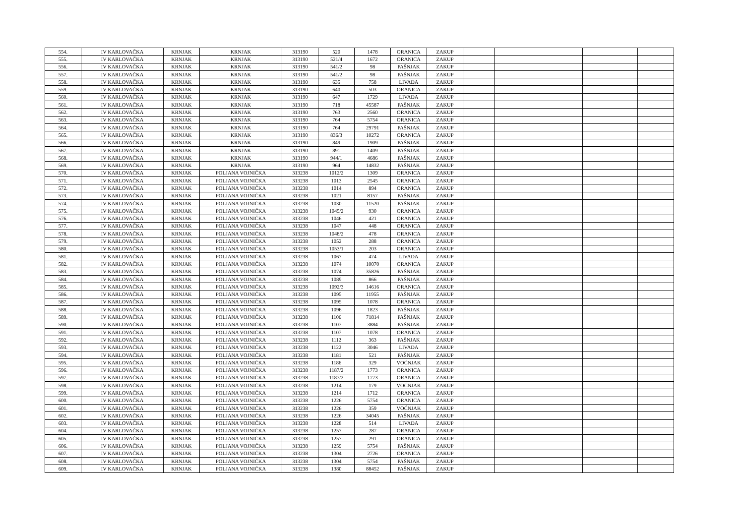| 554. | IV KARLOVAČKA | KRNJAK | KRNJAK | 313190 | 520 | 1478 | ORANICA | ZAKUP | | | | |
| 555. | IV KARLOVAČKA | KRNJAK | KRNJAK | 313190 | 521/4 | 1672 | ORANICA | ZAKUP | | | | |
| 556. | IV KARLOVAČKA | KRNJAK | KRNJAK | 313190 | 541/2 | 98 | PAŠNJAK | ZAKUP | | | | |
| 557. | IV KARLOVAČKA | KRNJAK | KRNJAK | 313190 | 541/2 | 98 | PAŠNJAK | ZAKUP | | | | |
| 558. | IV KARLOVAČKA | KRNJAK | KRNJAK | 313190 | 635 | 758 | LIVADA | ZAKUP | | | | |
| 559. | IV KARLOVAČKA | KRNJAK | KRNJAK | 313190 | 640 | 503 | ORANICA | ZAKUP | | | | |
| 560. | IV KARLOVAČKA | KRNJAK | KRNJAK | 313190 | 647 | 1729 | LIVADA | ZAKUP | | | | |
| 561. | IV KARLOVAČKA | KRNJAK | KRNJAK | 313190 | 718 | 45587 | PAŠNJAK | ZAKUP | | | | |
| 562. | IV KARLOVAČKA | KRNJAK | KRNJAK | 313190 | 763 | 2560 | ORANICA | ZAKUP | | | | |
| 563. | IV KARLOVAČKA | KRNJAK | KRNJAK | 313190 | 764 | 5754 | ORANICA | ZAKUP | | | | |
| 564. | IV KARLOVAČKA | KRNJAK | KRNJAK | 313190 | 764 | 29791 | PAŠNJAK | ZAKUP | | | | |
| 565. | IV KARLOVAČKA | KRNJAK | KRNJAK | 313190 | 836/3 | 10272 | ORANICA | ZAKUP | | | | |
| 566. | IV KARLOVAČKA | KRNJAK | KRNJAK | 313190 | 849 | 1909 | PAŠNJAK | ZAKUP | | | | |
| 567. | IV KARLOVAČKA | KRNJAK | KRNJAK | 313190 | 891 | 1409 | PAŠNJAK | ZAKUP | | | | |
| 568. | IV KARLOVAČKA | KRNJAK | KRNJAK | 313190 | 944/1 | 4686 | PAŠNJAK | ZAKUP | | | | |
| 569. | IV KARLOVAČKA | KRNJAK | KRNJAK | 313190 | 964 | 14832 | PAŠNJAK | ZAKUP | | | | |
| 570. | IV KARLOVAČKA | KRNJAK | POLJANA VOJNIĆKA | 313238 | 1012/2 | 1309 | ORANICA | ZAKUP | | | | |
| 571. | IV KARLOVAČKA | KRNJAK | POLJANA VOJNIĆKA | 313238 | 1013 | 2545 | ORANICA | ZAKUP | | | | |
| 572. | IV KARLOVAČKA | KRNJAK | POLJANA VOJNIĆKA | 313238 | 1014 | 894 | ORANICA | ZAKUP | | | | |
| 573. | IV KARLOVAČKA | KRNJAK | POLJANA VOJNIĆKA | 313238 | 1021 | 8157 | PAŠNJAK | ZAKUP | | | | |
| 574. | IV KARLOVAČKA | KRNJAK | POLJANA VOJNIĆKA | 313238 | 1030 | 11520 | PAŠNJAK | ZAKUP | | | | |
| 575. | IV KARLOVAČKA | KRNJAK | POLJANA VOJNIĆKA | 313238 | 1045/2 | 930 | ORANICA | ZAKUP | | | | |
| 576. | IV KARLOVAČKA | KRNJAK | POLJANA VOJNIĆKA | 313238 | 1046 | 421 | ORANICA | ZAKUP | | | | |
| 577. | IV KARLOVAČKA | KRNJAK | POLJANA VOJNIĆKA | 313238 | 1047 | 448 | ORANICA | ZAKUP | | | | |
| 578. | IV KARLOVAČKA | KRNJAK | POLJANA VOJNIĆKA | 313238 | 1048/2 | 478 | ORANICA | ZAKUP | | | | |
| 579. | IV KARLOVAČKA | KRNJAK | POLJANA VOJNIĆKA | 313238 | 1052 | 288 | ORANICA | ZAKUP | | | | |
| 580. | IV KARLOVAČKA | KRNJAK | POLJANA VOJNIĆKA | 313238 | 1053/1 | 203 | ORANICA | ZAKUP | | | | |
| 581. | IV KARLOVAČKA | KRNJAK | POLJANA VOJNIĆKA | 313238 | 1067 | 474 | LIVADA | ZAKUP | | | | |
| 582. | IV KARLOVAČKA | KRNJAK | POLJANA VOJNIĆKA | 313238 | 1074 | 10070 | ORANICA | ZAKUP | | | | |
| 583. | IV KARLOVAČKA | KRNJAK | POLJANA VOJNIĆKA | 313238 | 1074 | 35826 | PAŠNJAK | ZAKUP | | | | |
| 584. | IV KARLOVAČKA | KRNJAK | POLJANA VOJNIĆKA | 313238 | 1089 | 866 | PAŠNJAK | ZAKUP | | | | |
| 585. | IV KARLOVAČKA | KRNJAK | POLJANA VOJNIĆKA | 313238 | 1092/3 | 14616 | ORANICA | ZAKUP | | | | |
| 586. | IV KARLOVAČKA | KRNJAK | POLJANA VOJNIĆKA | 313238 | 1095 | 11955 | PAŠNJAK | ZAKUP | | | | |
| 587. | IV KARLOVAČKA | KRNJAK | POLJANA VOJNIĆKA | 313238 | 1095 | 1078 | ORANICA | ZAKUP | | | | |
| 588. | IV KARLOVAČKA | KRNJAK | POLJANA VOJNIĆKA | 313238 | 1096 | 1823 | PAŠNJAK | ZAKUP | | | | |
| 589. | IV KARLOVAČKA | KRNJAK | POLJANA VOJNIĆKA | 313238 | 1106 | 71814 | PAŠNJAK | ZAKUP | | | | |
| 590. | IV KARLOVAČKA | KRNJAK | POLJANA VOJNIĆKA | 313238 | 1107 | 3884 | PAŠNJAK | ZAKUP | | | | |
| 591. | IV KARLOVAČKA | KRNJAK | POLJANA VOJNIĆKA | 313238 | 1107 | 1078 | ORANICA | ZAKUP | | | | |
| 592. | IV KARLOVAČKA | KRNJAK | POLJANA VOJNIĆKA | 313238 | 1112 | 363 | PAŠNJAK | ZAKUP | | | | |
| 593. | IV KARLOVAČKA | KRNJAK | POLJANA VOJNIĆKA | 313238 | 1122 | 3046 | LIVADA | ZAKUP | | | | |
| 594. | IV KARLOVAČKA | KRNJAK | POLJANA VOJNIĆKA | 313238 | 1181 | 521 | PAŠNJAK | ZAKUP | | | | |
| 595. | IV KARLOVAČKA | KRNJAK | POLJANA VOJNIĆKA | 313238 | 1186 | 329 | VOĆNJAK | ZAKUP | | | | |
| 596. | IV KARLOVAČKA | KRNJAK | POLJANA VOJNIĆKA | 313238 | 1187/2 | 1773 | ORANICA | ZAKUP | | | | |
| 597. | IV KARLOVAČKA | KRNJAK | POLJANA VOJNIĆKA | 313238 | 1187/2 | 1773 | ORANICA | ZAKUP | | | | |
| 598. | IV KARLOVAČKA | KRNJAK | POLJANA VOJNIĆKA | 313238 | 1214 | 179 | VOĆNJAK | ZAKUP | | | | |
| 599. | IV KARLOVAČKA | KRNJAK | POLJANA VOJNIĆKA | 313238 | 1214 | 1712 | ORANICA | ZAKUP | | | | |
| 600. | IV KARLOVAČKA | KRNJAK | POLJANA VOJNIĆKA | 313238 | 1226 | 5754 | ORANICA | ZAKUP | | | | |
| 601. | IV KARLOVAČKA | KRNJAK | POLJANA VOJNIĆKA | 313238 | 1226 | 359 | VOĆNJAK | ZAKUP | | | | |
| 602. | IV KARLOVAČKA | KRNJAK | POLJANA VOJNIĆKA | 313238 | 1226 | 34045 | PAŠNJAK | ZAKUP | | | | |
| 603. | IV KARLOVAČKA | KRNJAK | POLJANA VOJNIĆKA | 313238 | 1228 | 514 | LIVADA | ZAKUP | | | | |
| 604. | IV KARLOVAČKA | KRNJAK | POLJANA VOJNIĆKA | 313238 | 1257 | 287 | ORANICA | ZAKUP | | | | |
| 605. | IV KARLOVAČKA | KRNJAK | POLJANA VOJNIĆKA | 313238 | 1257 | 291 | ORANICA | ZAKUP | | | | |
| 606. | IV KARLOVAČKA | KRNJAK | POLJANA VOJNIĆKA | 313238 | 1259 | 5754 | PAŠNJAK | ZAKUP | | | | |
| 607. | IV KARLOVAČKA | KRNJAK | POLJANA VOJNIĆKA | 313238 | 1304 | 2726 | ORANICA | ZAKUP | | | | |
| 608. | IV KARLOVAČKA | KRNJAK | POLJANA VOJNIĆKA | 313238 | 1304 | 5754 | PAŠNJAK | ZAKUP | | | | |
| 609. | IV KARLOVAČKA | KRNJAK | POLJANA VOJNIĆKA | 313238 | 1380 | 88452 | PAŠNJAK | ZAKUP | | | | |